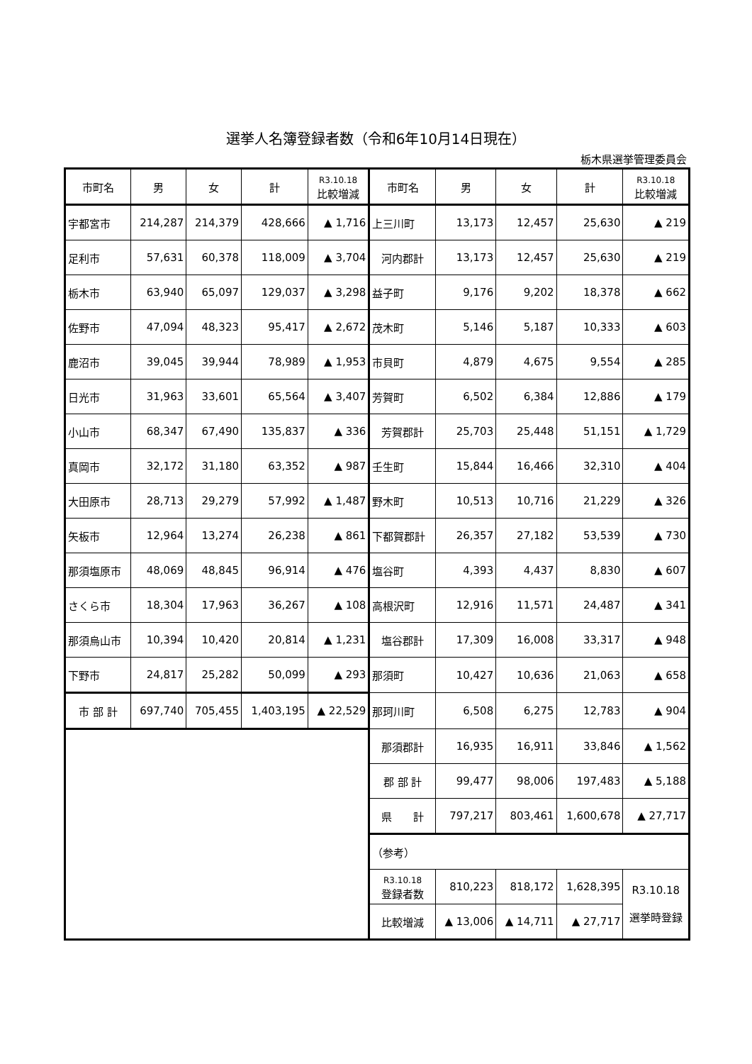選挙人名簿登録者数（令和6年10月14日現在）
栃木県選挙管理委員会
| 市町名 | 男 | 女 | 計 | R3.10.18 比較増減 | 市町名 | 男 | 女 | 計 | R3.10.18 比較増減 |
| --- | --- | --- | --- | --- | --- | --- | --- | --- | --- |
| 宇都宮市 | 214,287 | 214,379 | 428,666 | ▲ 1,716 | 上三川町 | 13,173 | 12,457 | 25,630 | ▲ 219 |
| 足利市 | 57,631 | 60,378 | 118,009 | ▲ 3,704 | 河内郡計 | 13,173 | 12,457 | 25,630 | ▲ 219 |
| 栃木市 | 63,940 | 65,097 | 129,037 | ▲ 3,298 | 益子町 | 9,176 | 9,202 | 18,378 | ▲ 662 |
| 佐野市 | 47,094 | 48,323 | 95,417 | ▲ 2,672 | 茂木町 | 5,146 | 5,187 | 10,333 | ▲ 603 |
| 鹿沼市 | 39,045 | 39,944 | 78,989 | ▲ 1,953 | 市貝町 | 4,879 | 4,675 | 9,554 | ▲ 285 |
| 日光市 | 31,963 | 33,601 | 65,564 | ▲ 3,407 | 芳賀町 | 6,502 | 6,384 | 12,886 | ▲ 179 |
| 小山市 | 68,347 | 67,490 | 135,837 | ▲ 336 | 芳賀郡計 | 25,703 | 25,448 | 51,151 | ▲ 1,729 |
| 真岡市 | 32,172 | 31,180 | 63,352 | ▲ 987 | 壬生町 | 15,844 | 16,466 | 32,310 | ▲ 404 |
| 大田原市 | 28,713 | 29,279 | 57,992 | ▲ 1,487 | 野木町 | 10,513 | 10,716 | 21,229 | ▲ 326 |
| 矢板市 | 12,964 | 13,274 | 26,238 | ▲ 861 | 下都賀郡計 | 26,357 | 27,182 | 53,539 | ▲ 730 |
| 那須塩原市 | 48,069 | 48,845 | 96,914 | ▲ 476 | 塩谷町 | 4,393 | 4,437 | 8,830 | ▲ 607 |
| さくら市 | 18,304 | 17,963 | 36,267 | ▲ 108 | 高根沢町 | 12,916 | 11,571 | 24,487 | ▲ 341 |
| 那須烏山市 | 10,394 | 10,420 | 20,814 | ▲ 1,231 | 塩谷郡計 | 17,309 | 16,008 | 33,317 | ▲ 948 |
| 下野市 | 24,817 | 25,282 | 50,099 | ▲ 293 | 那須町 | 10,427 | 10,636 | 21,063 | ▲ 658 |
| 市 部 計 | 697,740 | 705,455 | 1,403,195 | ▲ 22,529 | 那珂川町 | 6,508 | 6,275 | 12,783 | ▲ 904 |
| | | | | | 那須郡計 | 16,935 | 16,911 | 33,846 | ▲ 1,562 |
| | | | | | 郡 部 計 | 99,477 | 98,006 | 197,483 | ▲ 5,188 |
| | | | | | 県 計 | 797,217 | 803,461 | 1,600,678 | ▲ 27,717 |
| | | | | | （参考） | | | | |
| | | | | | R3.10.18 登録者数 | 810,223 | 818,172 | 1,628,395 | R3.10.18 選挙時登録 |
| | | | | | 比較増減 | ▲ 13,006 | ▲ 14,711 | ▲ 27,717 | |